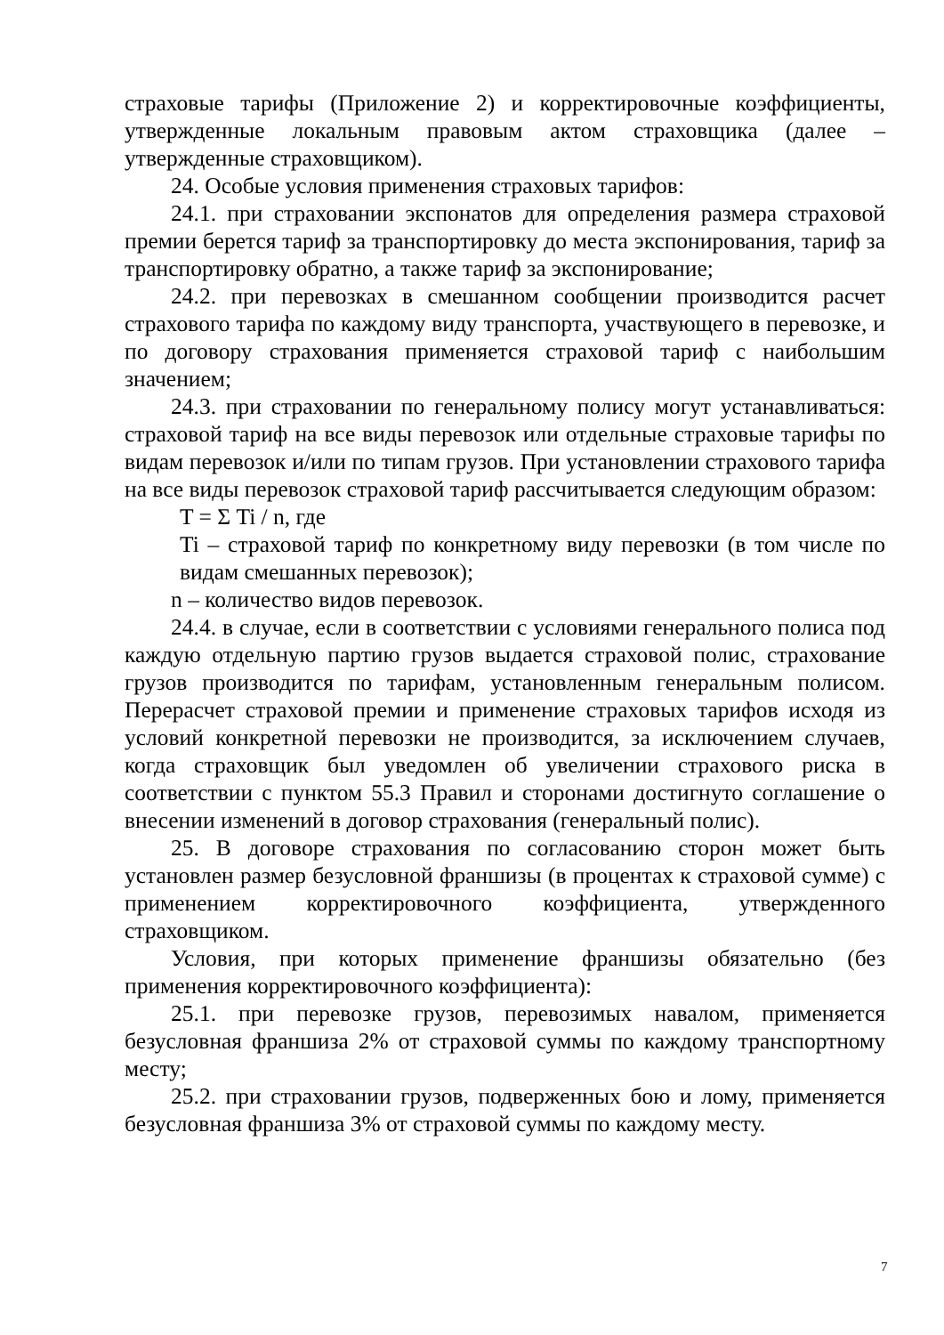страховые тарифы (Приложение 2) и корректировочные коэффициенты, утвержденные локальным правовым актом страховщика (далее – утвержденные страховщиком).
24. Особые условия применения страховых тарифов:
24.1. при страховании экспонатов для определения размера страховой премии берется тариф за транспортировку до места экспонирования, тариф за транспортировку обратно, а также тариф за экспонирование;
24.2. при перевозках в смешанном сообщении производится расчет страхового тарифа по каждому виду транспорта, участвующего в перевозке, и по договору страхования применяется страховой тариф с наибольшим значением;
24.3. при страховании по генеральному полису могут устанавливаться: страховой тариф на все виды перевозок или отдельные страховые тарифы по видам перевозок и/или по типам грузов. При установлении страхового тарифа на все виды перевозок страховой тариф рассчитывается следующим образом:
T = Σ Ti / n, где
Ti – страховой тариф по конкретному виду перевозки (в том числе по видам смешанных перевозок);
n – количество видов перевозок.
24.4. в случае, если в соответствии с условиями генерального полиса под каждую отдельную партию грузов выдается страховой полис, страхование грузов производится по тарифам, установленным генеральным полисом. Перерасчет страховой премии и применение страховых тарифов исходя из условий конкретной перевозки не производится, за исключением случаев, когда страховщик был уведомлен об увеличении страхового риска в соответствии с пунктом 55.3 Правил и сторонами достигнуто соглашение о внесении изменений в договор страхования (генеральный полис).
25. В договоре страхования по согласованию сторон может быть установлен размер безусловной франшизы (в процентах к страховой сумме) с применением корректировочного коэффициента, утвержденного страховщиком.
Условия, при которых применение франшизы обязательно (без применения корректировочного коэффициента):
25.1. при перевозке грузов, перевозимых навалом, применяется безусловная франшиза 2% от страховой суммы по каждому транспортному месту;
25.2. при страховании грузов, подверженных бою и лому, применяется безусловная франшиза 3% от страховой суммы по каждому месту.
7